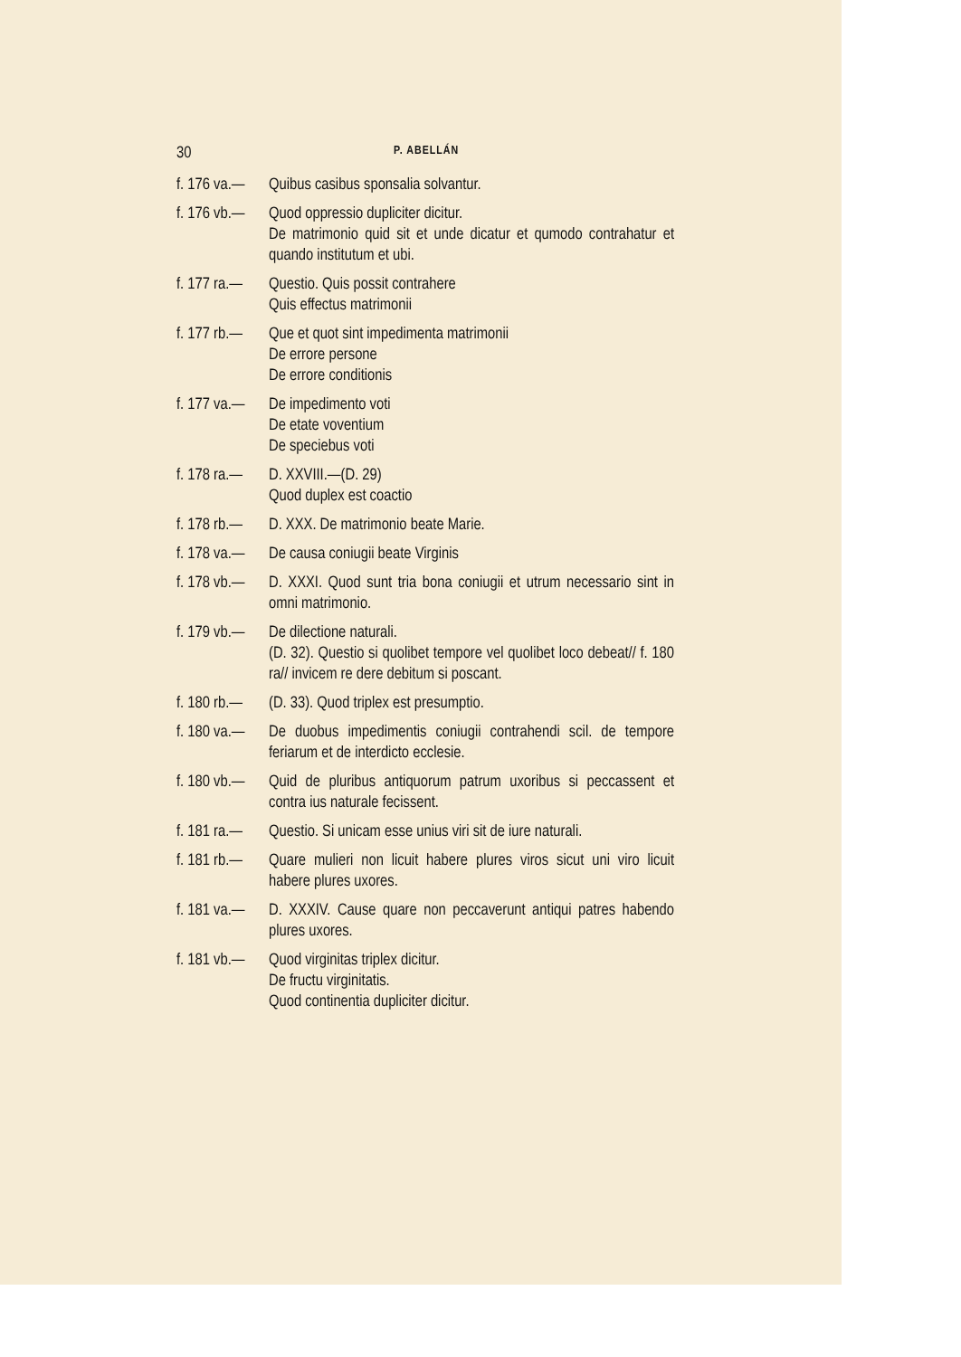30 P. ABELLÁN
f. 176 va.— Quibus casibus sponsalia solvantur.
f. 176 vb.— Quod oppressio dupliciter dicitur.
De matrimonio quid sit et unde dicatur et qumodo contrahatur et quando institutum et ubi.
f. 177 ra.— Questio. Quis possit contrahere
Quis effectus matrimonii
f. 177 rb.— Que et quot sint impedimenta matrimonii
De errore persone
De errore conditionis
f. 177 va.— De impedimento voti
De etate voventium
De speciebus voti
f. 178 ra.— D. XXVIII.—(D. 29)
Quod duplex est coactio
f. 178 rb.— D. XXX. De matrimonio beate Marie.
f. 178 va.— De causa coniugii beate Virginis
f. 178 vb.— D. XXXI. Quod sunt tria bona coniugii et utrum necessario sint in omni matrimonio.
f. 179 vb.— De dilectione naturali.
(D. 32). Questio si quolibet tempore vel quolibet loco debeat// f. 180 ra// invicem re dere debitum si poscant.
f. 180 rb.— (D. 33). Quod triplex est presumptio.
f. 180 va.— De duobus impedimentis coniugii contrahendi scil. de tempore feriarum et de interdicto ecclesie.
f. 180 vb.— Quid de pluribus antiquorum patrum uxoribus si peccassent et contra ius naturale fecissent.
f. 181 ra.— Questio. Si unicam esse unius viri sit de iure naturali.
f. 181 rb.— Quare mulieri non licuit habere plures viros sicut uni viro licuit habere plures uxores.
f. 181 va.— D. XXXIV. Cause quare non peccaverunt antiqui patres habendo plures uxores.
f. 181 vb.— Quod virginitas triplex dicitur.
De fructu virginitatis.
Quod continentia dupliciter dicitur.